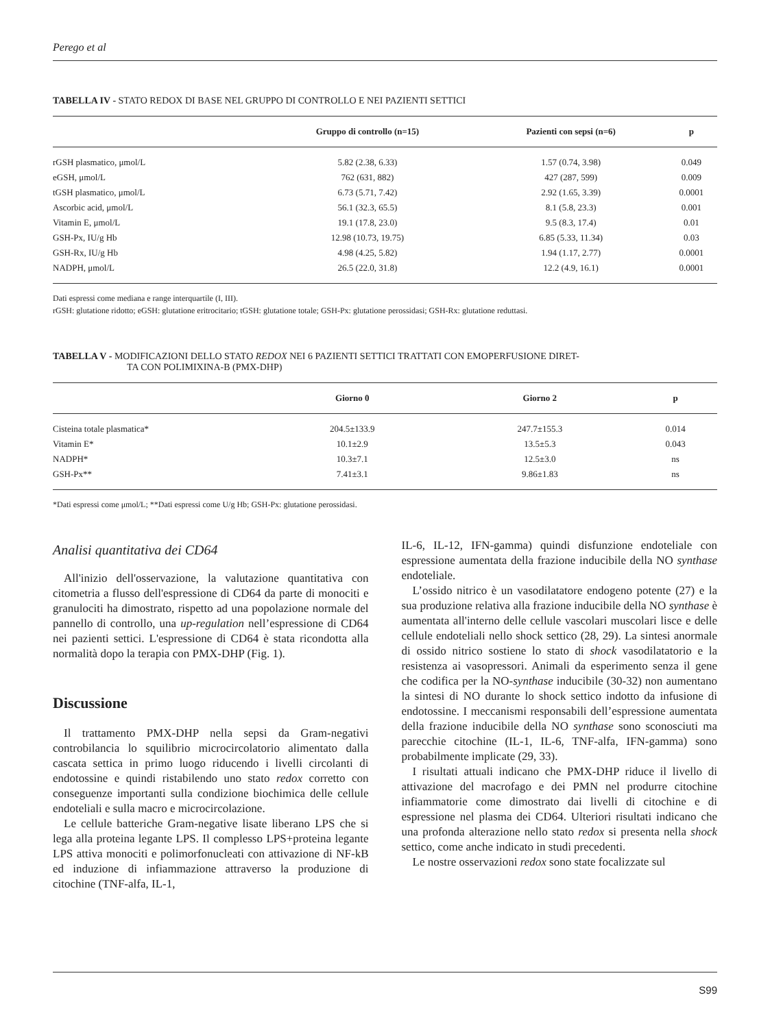Perego et al
TABELLA IV - STATO REDOX DI BASE NEL GRUPPO DI CONTROLLO E NEI PAZIENTI SETTICI
| | Gruppo di controllo (n=15) | Pazienti con sepsi (n=6) | p |
| --- | --- | --- | --- |
| rGSH plasmatico, μmol/L | 5.82 (2.38, 6.33) | 1.57 (0.74, 3.98) | 0.049 |
| eGSH, μmol/L | 762 (631, 882) | 427 (287, 599) | 0.009 |
| tGSH plasmatico, μmol/L | 6.73 (5.71, 7.42) | 2.92 (1.65, 3.39) | 0.0001 |
| Ascorbic acid, μmol/L | 56.1 (32.3, 65.5) | 8.1 (5.8, 23.3) | 0.001 |
| Vitamin E, μmol/L | 19.1 (17.8, 23.0) | 9.5 (8.3, 17.4) | 0.01 |
| GSH-Px, IU/g Hb | 12.98 (10.73, 19.75) | 6.85 (5.33, 11.34) | 0.03 |
| GSH-Rx, IU/g Hb | 4.98 (4.25, 5.82) | 1.94 (1.17, 2.77) | 0.0001 |
| NADPH, μmol/L | 26.5 (22.0, 31.8) | 12.2 (4.9, 16.1) | 0.0001 |
Dati espressi come mediana e range interquartile (I, III).
rGSH: glutatione ridotto; eGSH: glutatione eritrocitario; tGSH: glutatione totale; GSH-Px: glutatione perossidasi; GSH-Rx: glutatione reduttasi.
TABELLA V - MODIFICAZIONI DELLO STATO REDOX NEI 6 PAZIENTI SETTICI TRATTATI CON EMOPERFUSIONE DIRET-
TA CON POLIMIXINA-B (PMX-DHP)
| | Giorno 0 | Giorno 2 | p |
| --- | --- | --- | --- |
| Cisteina totale plasmatica* | 204.5±133.9 | 247.7±155.3 | 0.014 |
| Vitamin E* | 10.1±2.9 | 13.5±5.3 | 0.043 |
| NADPH* | 10.3±7.1 | 12.5±3.0 | ns |
| GSH-Px** | 7.41±3.1 | 9.86±1.83 | ns |
*Dati espressi come μmol/L; **Dati espressi come U/g Hb; GSH-Px: glutatione perossidasi.
Analisi quantitativa dei CD64
All'inizio dell'osservazione, la valutazione quantitativa con citometria a flusso dell'espressione di CD64 da parte di monociti e granulociti ha dimostrato, rispetto ad una popolazione normale del pannello di controllo, una up-regulation nell’espressione di CD64 nei pazienti settici. L'espressione di CD64 è stata ricondotta alla normalità dopo la terapia con PMX-DHP (Fig. 1).
Discussione
Il trattamento PMX-DHP nella sepsi da Gram-negativi controbilancia lo squilibrio microcircolatorio alimentato dalla cascata settica in primo luogo riducendo i livelli circolanti di endotossine e quindi ristabilendo uno stato redox corretto con conseguenze importanti sulla condizione biochimica delle cellule endoteliali e sulla macro e microcircolazione.
Le cellule batteriche Gram-negative lisate liberano LPS che si lega alla proteina legante LPS. Il complesso LPS+proteina legante LPS attiva monociti e polimorfonucleati con attivazione di NF-kB ed induzione di infiammazione attraverso la produzione di citochine (TNF-alfa, IL-1,
IL-6, IL-12, IFN-gamma) quindi disfunzione endoteliale con espressione aumentata della frazione inducibile della NO synthase endoteliale.
L’ossido nitrico è un vasodilatatore endogeno potente (27) e la sua produzione relativa alla frazione inducibile della NO synthase è aumentata all'interno delle cellule vascolari muscolari lisce e delle cellule endoteliali nello shock settico (28, 29). La sintesi anormale di ossido nitrico sostiene lo stato di shock vasodilatatorio e la resistenza ai vasopressori. Animali da esperimento senza il gene che codifica per la NO-synthase inducibile (30-32) non aumentano la sintesi di NO durante lo shock settico indotto da infusione di endotossine. I meccanismi responsabili dell’espressione aumentata della frazione inducibile della NO synthase sono sconosciuti ma parecchie citochine (IL-1, IL-6, TNF-alfa, IFN-gamma) sono probabilmente implicate (29, 33).
I risultati attuali indicano che PMX-DHP riduce il livello di attivazione del macrofago e dei PMN nel produrre citochine infiammatorie come dimostrato dai livelli di citochine e di espressione nel plasma dei CD64. Ulteriori risultati indicano che una profonda alterazione nello stato redox si presenta nella shock settico, come anche indicato in studi precedenti.
Le nostre osservazioni redox sono state focalizzate sul
S99